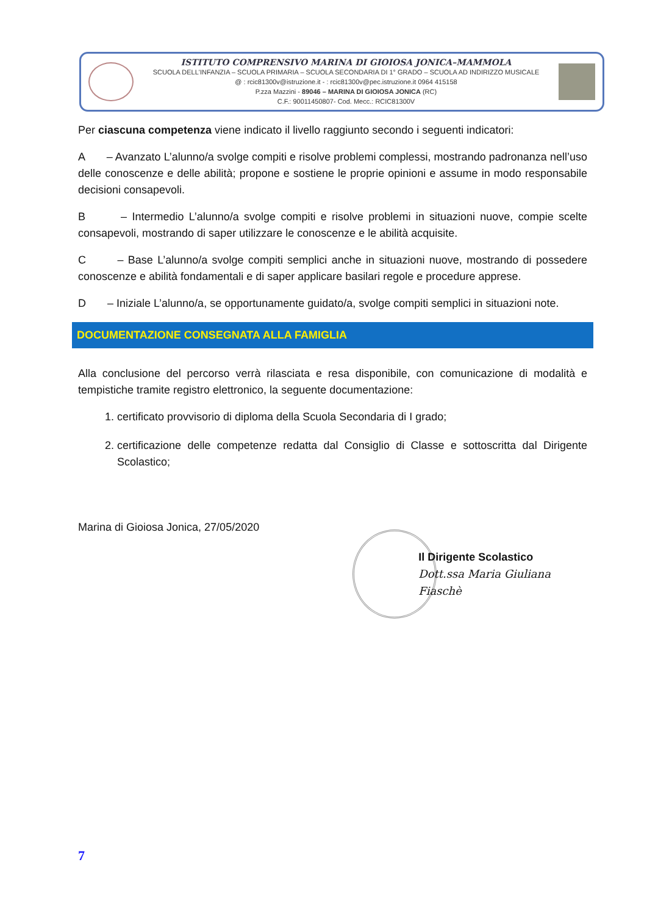ISTITUTO COMPRENSIVO MARINA DI GIOIOSA JONICA–MAMMOLA
SCUOLA DELL'INFANZIA – SCUOLA PRIMARIA – SCUOLA SECONDARIA DI 1° GRADO – SCUOLA AD INDIRIZZO MUSICALE
@ : rcic81300v@istruzione.it - : rcic81300v@pec.istruzione.it 0964 415158
P.zza Mazzini - 89046 – MARINA DI GIOIOSA JONICA (RC)
C.F.: 90011450807- Cod. Mecc.: RCIC81300V
Per ciascuna competenza viene indicato il livello raggiunto secondo i seguenti indicatori:
A – Avanzato L’alunno/a svolge compiti e risolve problemi complessi, mostrando padronanza nell’uso delle conoscenze e delle abilità; propone e sostiene le proprie opinioni e assume in modo responsabile decisioni consapevoli.
B – Intermedio L’alunno/a svolge compiti e risolve problemi in situazioni nuove, compie scelte consapevoli, mostrando di saper utilizzare le conoscenze e le abilità acquisite.
C – Base L’alunno/a svolge compiti semplici anche in situazioni nuove, mostrando di possedere conoscenze e abilità fondamentali e di saper applicare basilari regole e procedure apprese.
D – Iniziale L’alunno/a, se opportunamente guidato/a, svolge compiti semplici in situazioni note.
DOCUMENTAZIONE CONSEGNATA ALLA FAMIGLIA
Alla conclusione del percorso verrà rilasciata e resa disponibile, con comunicazione di modalità e tempistiche tramite registro elettronico, la seguente documentazione:
1. certificato provvisorio di diploma della Scuola Secondaria di I grado;
2. certificazione delle competenze redatta dal Consiglio di Classe e sottoscritta dal Dirigente Scolastico;
Marina di Gioiosa Jonica, 27/05/2020
Il Dirigente Scolastico
Dott.ssa Maria Giuliana Fiaschè
7